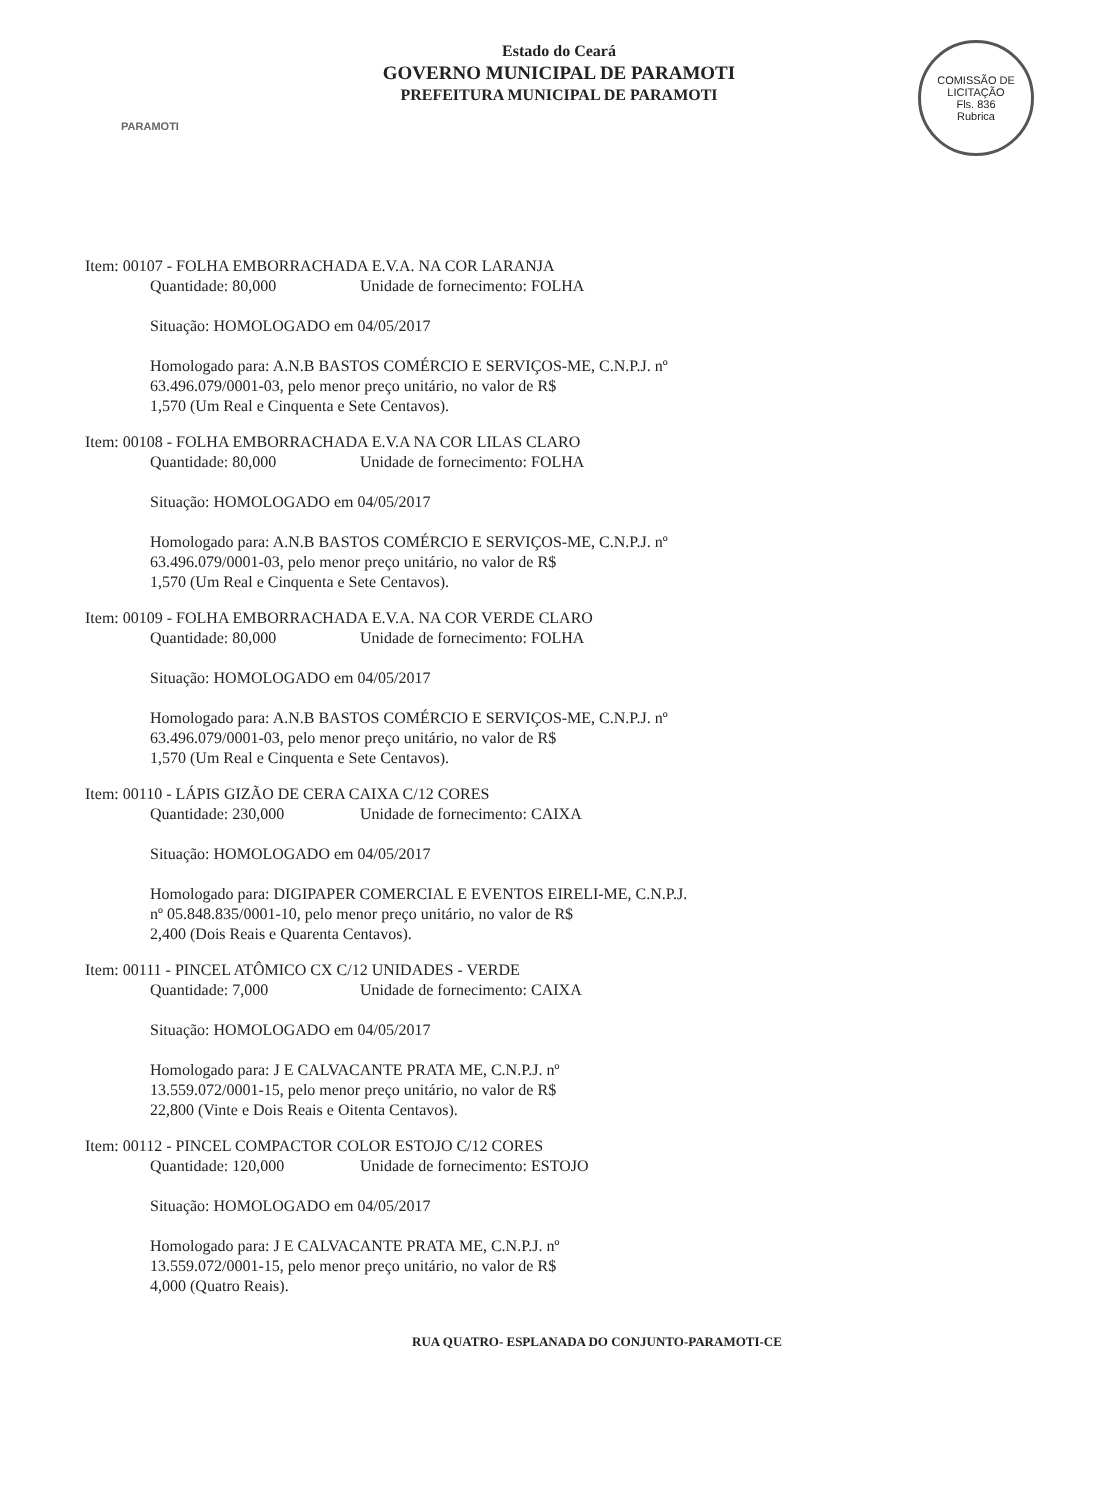PARAMOTI
Estado do Ceará
GOVERNO MUNICIPAL DE PARAMOTI
PREFEITURA MUNICIPAL DE PARAMOTI
COMISSÃO DE LICITAÇÃO
Fls. 836
Rubrica
Item: 00107 - FOLHA EMBORRACHADA E.V.A. NA COR LARANJA
Quantidade: 80,000 Unidade de fornecimento: FOLHA
Situação: HOMOLOGADO em 04/05/2017
Homologado para: A.N.B BASTOS COMÉRCIO E SERVIÇOS-ME, C.N.P.J. nº
63.496.079/0001-03, pelo menor preço unitário, no valor de R$
1,570 (Um Real e Cinquenta e Sete Centavos).
Item: 00108 - FOLHA EMBORRACHADA E.V.A NA COR LILAS CLARO
Quantidade: 80,000 Unidade de fornecimento: FOLHA
Situação: HOMOLOGADO em 04/05/2017
Homologado para: A.N.B BASTOS COMÉRCIO E SERVIÇOS-ME, C.N.P.J. nº
63.496.079/0001-03, pelo menor preço unitário, no valor de R$
1,570 (Um Real e Cinquenta e Sete Centavos).
Item: 00109 - FOLHA EMBORRACHADA E.V.A. NA COR VERDE CLARO
Quantidade: 80,000 Unidade de fornecimento: FOLHA
Situação: HOMOLOGADO em 04/05/2017
Homologado para: A.N.B BASTOS COMÉRCIO E SERVIÇOS-ME, C.N.P.J. nº
63.496.079/0001-03, pelo menor preço unitário, no valor de R$
1,570 (Um Real e Cinquenta e Sete Centavos).
Item: 00110 - LÁPIS GIZÃO DE CERA CAIXA C/12 CORES
Quantidade: 230,000 Unidade de fornecimento: CAIXA
Situação: HOMOLOGADO em 04/05/2017
Homologado para: DIGIPAPER COMERCIAL E EVENTOS EIRELI-ME, C.N.P.J.
nº 05.848.835/0001-10, pelo menor preço unitário, no valor de R$
2,400 (Dois Reais e Quarenta Centavos).
Item: 00111 - PINCEL ATÔMICO CX C/12 UNIDADES - VERDE
Quantidade: 7,000 Unidade de fornecimento: CAIXA
Situação: HOMOLOGADO em 04/05/2017
Homologado para: J E CALVACANTE PRATA ME, C.N.P.J. nº
13.559.072/0001-15, pelo menor preço unitário, no valor de R$
22,800 (Vinte e Dois Reais e Oitenta Centavos).
Item: 00112 - PINCEL COMPACTOR COLOR ESTOJO C/12 CORES
Quantidade: 120,000 Unidade de fornecimento: ESTOJO
Situação: HOMOLOGADO em 04/05/2017
Homologado para: J E CALVACANTE PRATA ME, C.N.P.J. nº
13.559.072/0001-15, pelo menor preço unitário, no valor de R$
4,000 (Quatro Reais).
RUA QUATRO- ESPLANADA DO CONJUNTO-PARAMOTI-CE